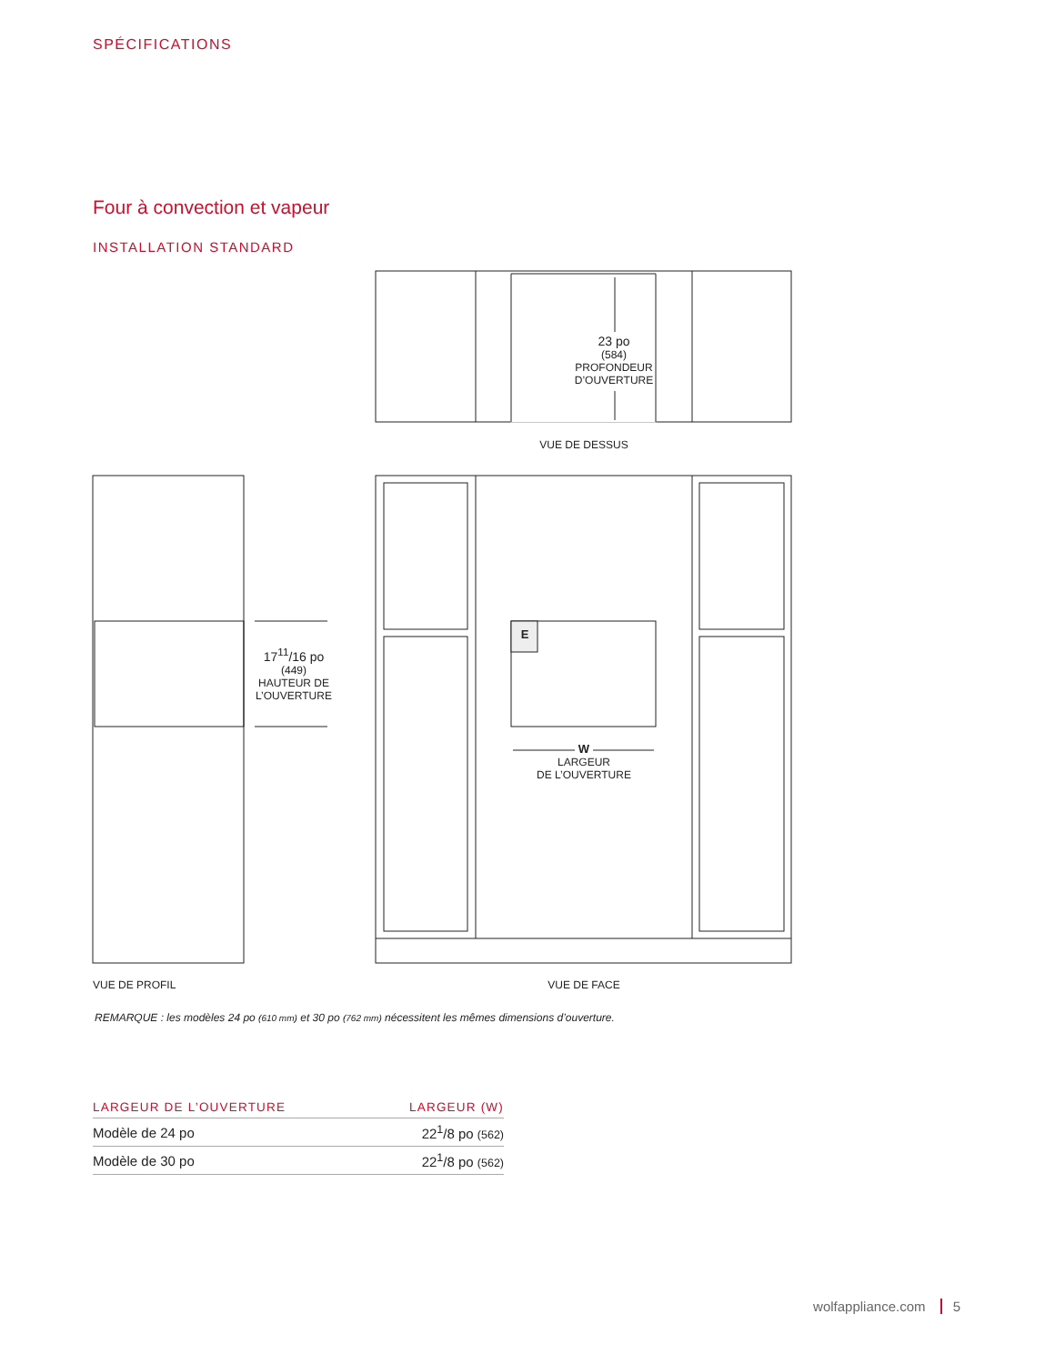SPÉCIFICATIONS
Four à convection et vapeur
INSTALLATION STANDARD
23 po
(584)
PROFONDEUR
D’OUVERTURE
VUE DE DESSUS
17<sup>11</sup>/16 po
(449)
HAUTEUR DE
L’OUVERTURE
E
W
LARGEUR
DE L’OUVERTURE
VUE DE PROFIL VUE DE FACE
REMARQUE : les modèles 24 po (610 mm) et 30 po (762 mm) nécessitent les mêmes dimensions d’ouverture.
| LARGEUR DE L’OUVERTURE | LARGEUR (W) |
| --- | --- |
| Modèle de 24 po | 22<sup>1</sup>/8 po (562) |
| Modèle de 30 po | 22<sup>1</sup>/8 po (562) |
wolfappliance.com 5